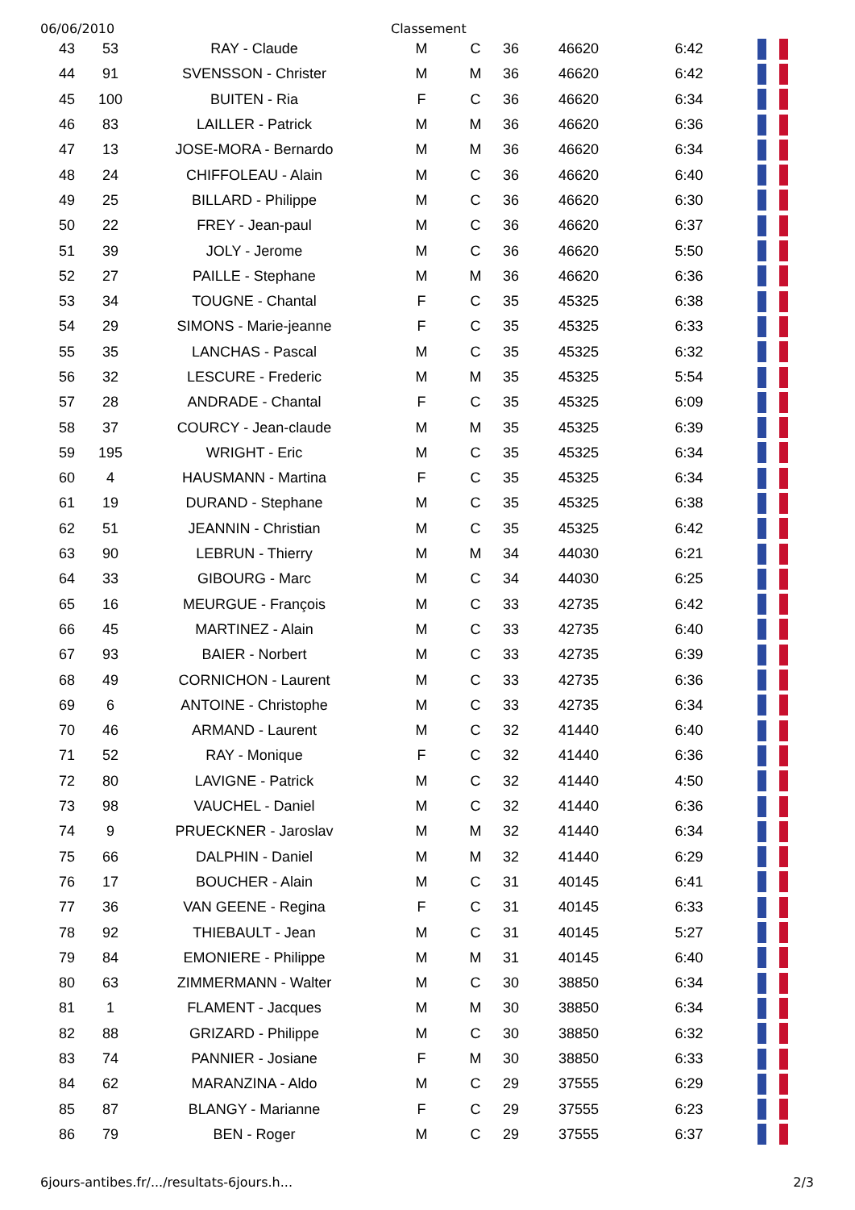06/06/2010 Classement
| 43 | 53 | RAY - Claude | M | C | 36 | 46620 | 6:42 | |
| 44 | 91 | SVENSSON - Christer | M | M | 36 | 46620 | 6:42 | |
| 45 | 100 | BUITEN - Ria | F | C | 36 | 46620 | 6:34 | |
| 46 | 83 | LAILLER - Patrick | M | M | 36 | 46620 | 6:36 | |
| 47 | 13 | JOSE-MORA - Bernardo | M | M | 36 | 46620 | 6:34 | |
| 48 | 24 | CHIFFOLEAU - Alain | M | C | 36 | 46620 | 6:40 | |
| 49 | 25 | BILLARD - Philippe | M | C | 36 | 46620 | 6:30 | |
| 50 | 22 | FREY - Jean-paul | M | C | 36 | 46620 | 6:37 | |
| 51 | 39 | JOLY - Jerome | M | C | 36 | 46620 | 5:50 | |
| 52 | 27 | PAILLE - Stephane | M | M | 36 | 46620 | 6:36 | |
| 53 | 34 | TOUGNE - Chantal | F | C | 35 | 45325 | 6:38 | |
| 54 | 29 | SIMONS - Marie-jeanne | F | C | 35 | 45325 | 6:33 | |
| 55 | 35 | LANCHAS - Pascal | M | C | 35 | 45325 | 6:32 | |
| 56 | 32 | LESCURE - Frederic | M | M | 35 | 45325 | 5:54 | |
| 57 | 28 | ANDRADE - Chantal | F | C | 35 | 45325 | 6:09 | |
| 58 | 37 | COURCY - Jean-claude | M | M | 35 | 45325 | 6:39 | |
| 59 | 195 | WRIGHT - Eric | M | C | 35 | 45325 | 6:34 | |
| 60 | 4 | HAUSMANN - Martina | F | C | 35 | 45325 | 6:34 | |
| 61 | 19 | DURAND - Stephane | M | C | 35 | 45325 | 6:38 | |
| 62 | 51 | JEANNIN - Christian | M | C | 35 | 45325 | 6:42 | |
| 63 | 90 | LEBRUN - Thierry | M | M | 34 | 44030 | 6:21 | |
| 64 | 33 | GIBOURG - Marc | M | C | 34 | 44030 | 6:25 | |
| 65 | 16 | MEURGUE - François | M | C | 33 | 42735 | 6:42 | |
| 66 | 45 | MARTINEZ - Alain | M | C | 33 | 42735 | 6:40 | |
| 67 | 93 | BAIER - Norbert | M | C | 33 | 42735 | 6:39 | |
| 68 | 49 | CORNICHON - Laurent | M | C | 33 | 42735 | 6:36 | |
| 69 | 6 | ANTOINE - Christophe | M | C | 33 | 42735 | 6:34 | |
| 70 | 46 | ARMAND - Laurent | M | C | 32 | 41440 | 6:40 | |
| 71 | 52 | RAY - Monique | F | C | 32 | 41440 | 6:36 | |
| 72 | 80 | LAVIGNE - Patrick | M | C | 32 | 41440 | 4:50 | |
| 73 | 98 | VAUCHEL - Daniel | M | C | 32 | 41440 | 6:36 | |
| 74 | 9 | PRUECKNER - Jaroslav | M | M | 32 | 41440 | 6:34 | |
| 75 | 66 | DALPHIN - Daniel | M | M | 32 | 41440 | 6:29 | |
| 76 | 17 | BOUCHER - Alain | M | C | 31 | 40145 | 6:41 | |
| 77 | 36 | VAN GEENE - Regina | F | C | 31 | 40145 | 6:33 | |
| 78 | 92 | THIEBAULT - Jean | M | C | 31 | 40145 | 5:27 | |
| 79 | 84 | EMONIERE - Philippe | M | M | 31 | 40145 | 6:40 | |
| 80 | 63 | ZIMMERMANN - Walter | M | C | 30 | 38850 | 6:34 | |
| 81 | 1 | FLAMENT - Jacques | M | M | 30 | 38850 | 6:34 | |
| 82 | 88 | GRIZARD - Philippe | M | C | 30 | 38850 | 6:32 | |
| 83 | 74 | PANNIER - Josiane | F | M | 30 | 38850 | 6:33 | |
| 84 | 62 | MARANZINA - Aldo | M | C | 29 | 37555 | 6:29 | |
| 85 | 87 | BLANGY - Marianne | F | C | 29 | 37555 | 6:23 | |
| 86 | 79 | BEN - Roger | M | C | 29 | 37555 | 6:37 | |
6jours-antibes.fr/.../resultats-6jours.h... 2/3